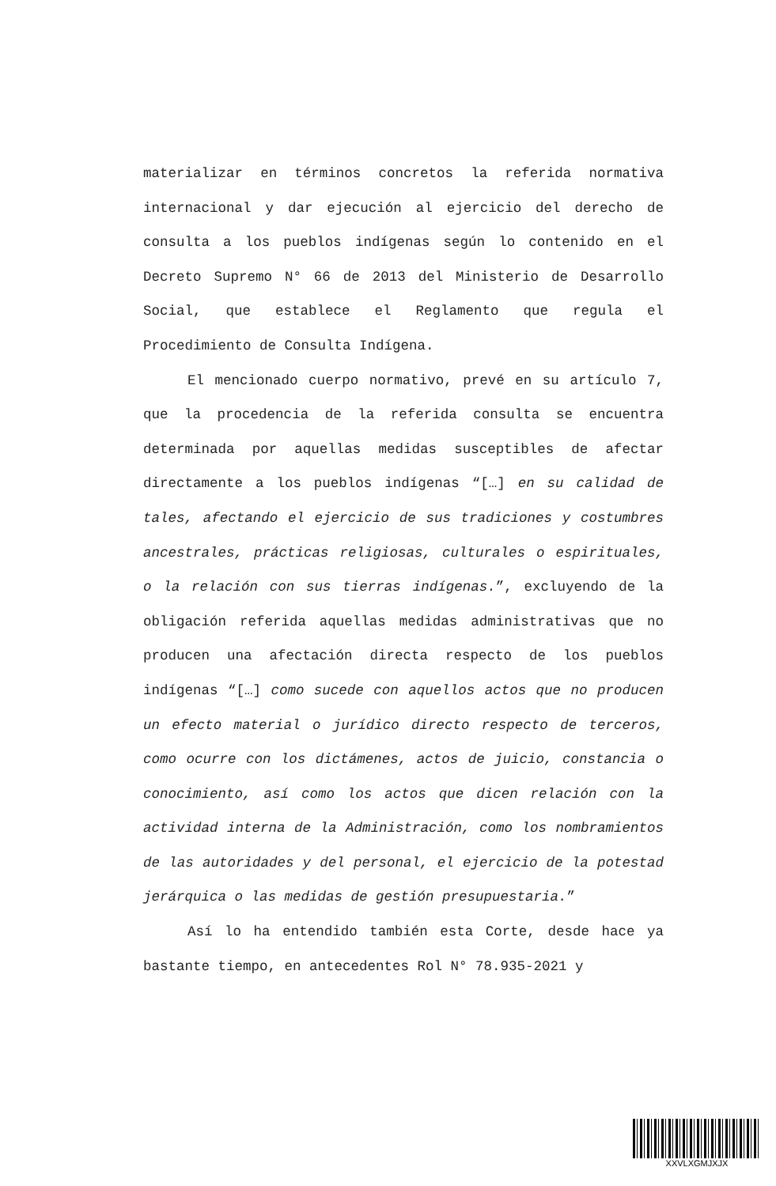materializar en términos concretos la referida normativa internacional y dar ejecución al ejercicio del derecho de consulta a los pueblos indígenas según lo contenido en el Decreto Supremo N° 66 de 2013 del Ministerio de Desarrollo Social, que establece el Reglamento que regula el Procedimiento de Consulta Indígena.
El mencionado cuerpo normativo, prevé en su artículo 7, que la procedencia de la referida consulta se encuentra determinada por aquellas medidas susceptibles de afectar directamente a los pueblos indígenas “[…] en su calidad de tales, afectando el ejercicio de sus tradiciones y costumbres ancestrales, prácticas religiosas, culturales o espirituales, o la relación con sus tierras indígenas.”, excluyendo de la obligación referida aquellas medidas administrativas que no producen una afectación directa respecto de los pueblos indígenas “[…] como sucede con aquellos actos que no producen un efecto material o jurídico directo respecto de terceros, como ocurre con los dictámenes, actos de juicio, constancia o conocimiento, así como los actos que dicen relación con la actividad interna de la Administración, como los nombramientos de las autoridades y del personal, el ejercicio de la potestad jerárquica o las medidas de gestión presupuestaria.”
Así lo ha entendido también esta Corte, desde hace ya bastante tiempo, en antecedentes Rol N° 78.935-2021 y
XXVLXGMJXJX